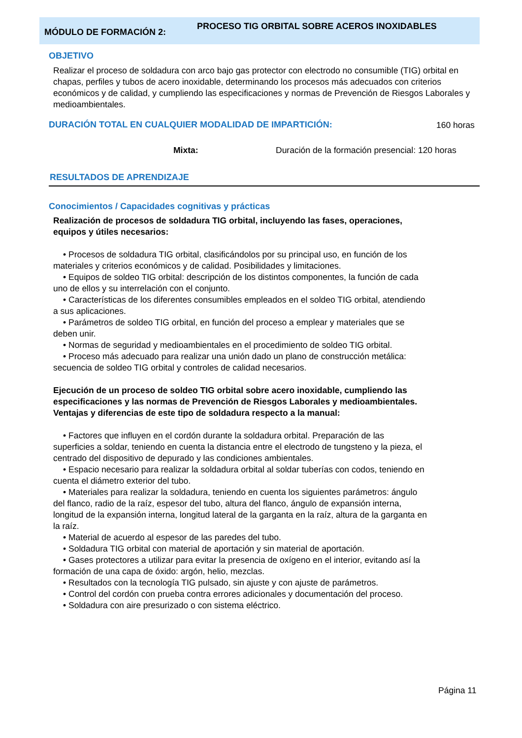MÓDULO DE FORMACIÓN 2:
PROCESO TIG ORBITAL SOBRE ACEROS INOXIDABLES
OBJETIVO
Realizar el proceso de soldadura con arco bajo gas protector con electrodo no consumible (TIG) orbital en chapas, perfiles y tubos de acero inoxidable, determinando los procesos más adecuados con criterios económicos y de calidad, y cumpliendo las especificaciones y normas de Prevención de Riesgos Laborales y medioambientales.
DURACIÓN TOTAL EN CUALQUIER MODALIDAD DE IMPARTICIÓN:
160 horas
Mixta:
Duración de la formación presencial: 120 horas
RESULTADOS DE APRENDIZAJE
Conocimientos / Capacidades cognitivas y prácticas
Realización de procesos de soldadura TIG orbital, incluyendo las fases, operaciones, equipos y útiles necesarios:
• Procesos de soldadura TIG orbital, clasificándolos por su principal uso, en función de los materiales y criterios económicos y de calidad. Posibilidades y limitaciones.
• Equipos de soldeo TIG orbital: descripción de los distintos componentes, la función de cada uno de ellos y su interrelación con el conjunto.
• Características de los diferentes consumibles empleados en el soldeo TIG orbital, atendiendo a sus aplicaciones.
• Parámetros de soldeo TIG orbital, en función del proceso a emplear y materiales que se deben unir.
• Normas de seguridad y medioambientales en el procedimiento de soldeo TIG orbital.
• Proceso más adecuado para realizar una unión dado un plano de construcción metálica: secuencia de soldeo TIG orbital y controles de calidad necesarios.
Ejecución de un proceso de soldeo TIG orbital sobre acero inoxidable, cumpliendo las especificaciones y las normas de Prevención de Riesgos Laborales y medioambientales. Ventajas y diferencias de este tipo de soldadura respecto a la manual:
• Factores que influyen en el cordón durante la soldadura orbital. Preparación de las superficies a soldar, teniendo en cuenta la distancia entre el electrodo de tungsteno y la pieza, el centrado del dispositivo de depurado y las condiciones ambientales.
• Espacio necesario para realizar la soldadura orbital al soldar tuberías con codos, teniendo en cuenta el diámetro exterior del tubo.
• Materiales para realizar la soldadura, teniendo en cuenta los siguientes parámetros: ángulo del flanco, radio de la raíz, espesor del tubo, altura del flanco, ángulo de expansión interna, longitud de la expansión interna, longitud lateral de la garganta en la raíz, altura de la garganta en la raíz.
• Material de acuerdo al espesor de las paredes del tubo.
• Soldadura TIG orbital con material de aportación y sin material de aportación.
• Gases protectores a utilizar para evitar la presencia de oxígeno en el interior, evitando así la formación de una capa de óxido: argón, helio, mezclas.
• Resultados con la tecnología TIG pulsado, sin ajuste y con ajuste de parámetros.
• Control del cordón con prueba contra errores adicionales y documentación del proceso.
• Soldadura con aire presurizado o con sistema eléctrico.
Página 11